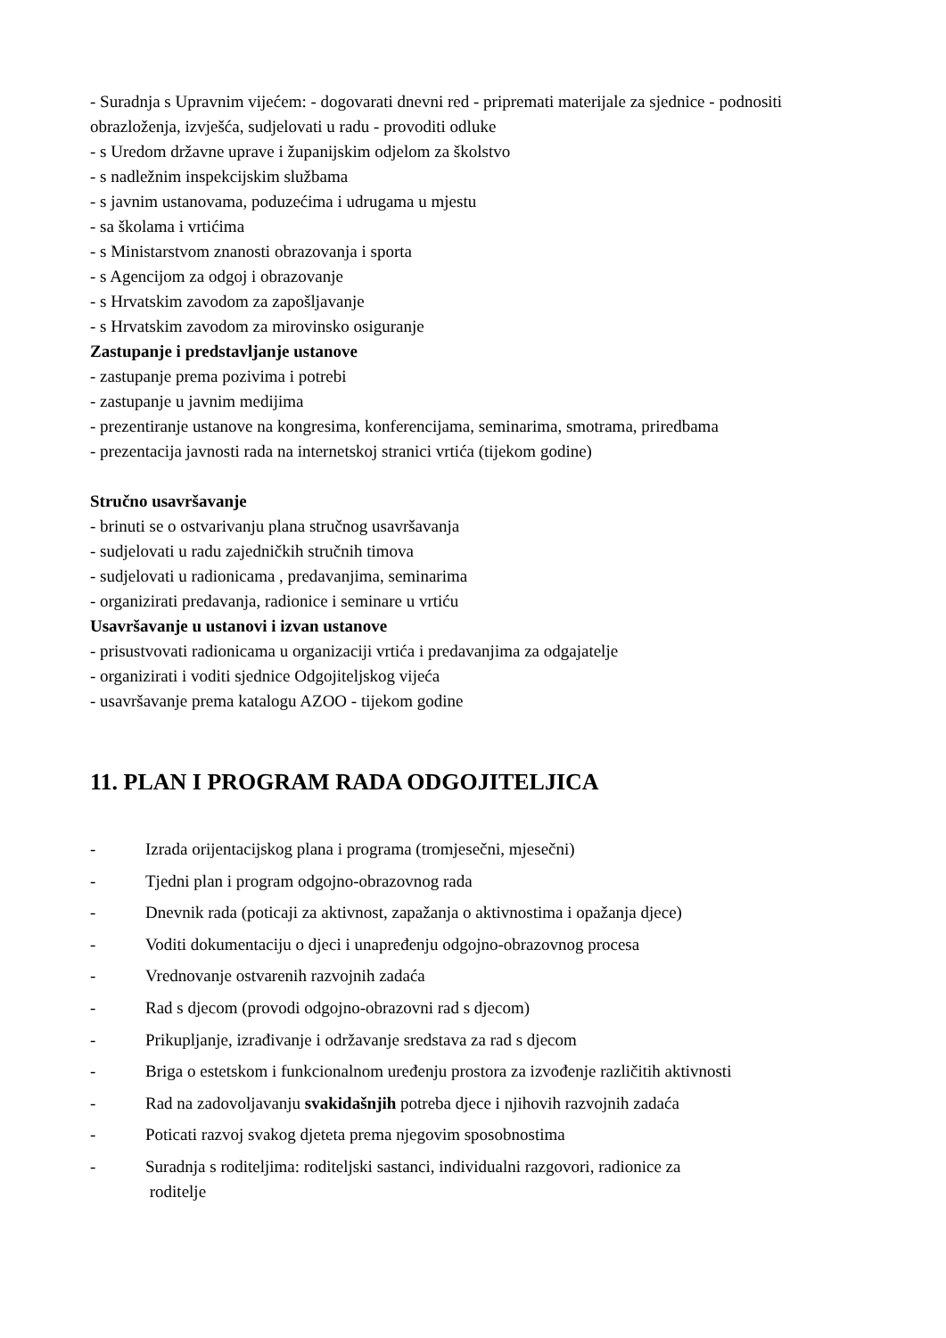- Suradnja s Upravnim vijećem: - dogovarati dnevni red - pripremati materijale za sjednice - podnositi obrazloženja, izvješća, sudjelovati u radu - provoditi odluke
- s Uredom državne uprave i županijskim odjelom za školstvo
- s nadležnim inspekcijskim službama
- s javnim ustanovama, poduzećima i udrugama u mjestu
- sa školama i vrtićima
- s Ministarstvom znanosti obrazovanja i sporta
- s Agencijom za odgoj i obrazovanje
- s Hrvatskim zavodom za zapošljavanje
- s Hrvatskim zavodom za mirovinsko osiguranje
Zastupanje i predstavljanje ustanove
- zastupanje prema pozivima i potrebi
- zastupanje u javnim medijima
- prezentiranje ustanove na kongresima, konferencijama, seminarima, smotrama, priredbama
- prezentacija javnosti rada na internetskoj stranici vrtića (tijekom godine)
Stručno usavršavanje
- brinuti se o ostvarivanju plana stručnog usavršavanja
- sudjelovati u radu zajedničkih stručnih timova
- sudjelovati u radionicama , predavanjima, seminarima
- organizirati predavanja, radionice i seminare u vrtiću
Usavršavanje u ustanovi i izvan ustanove
- prisustvovati radionicama u organizaciji vrtića i predavanjima za odgajatelje
- organizirati i voditi sjednice Odgojiteljskog vijeća
- usavršavanje prema katalogu AZOO - tijekom godine
11. PLAN I PROGRAM RADA ODGOJITELJICA
- Izrada orijentacijskog plana i programa (tromjesečni, mjesečni)
- Tjedni plan i program odgojno-obrazovnog rada
- Dnevnik rada (poticaji za aktivnost, zapažanja o aktivnostima i opažanja djece)
- Voditi dokumentaciju o djeci i unapređenju odgojno-obrazovnog procesa
- Vrednovanje ostvarenih razvojnih zadaća
- Rad s djecom (provodi odgojno-obrazovni rad s djecom)
- Prikupljanje, izrađivanje i održavanje sredstava za rad s djecom
- Briga o estetskom i funkcionalnom uređenju prostora za izvođenje različitih aktivnosti
- Rad na zadovoljavanju svakidašnjih potreba djece i njihovih razvojnih zadaća
- Poticati razvoj svakog djeteta prema njegovim sposobnostima
- Suradnja s roditeljima: roditeljski sastanci, individualni razgovori, radionice za
roditelje